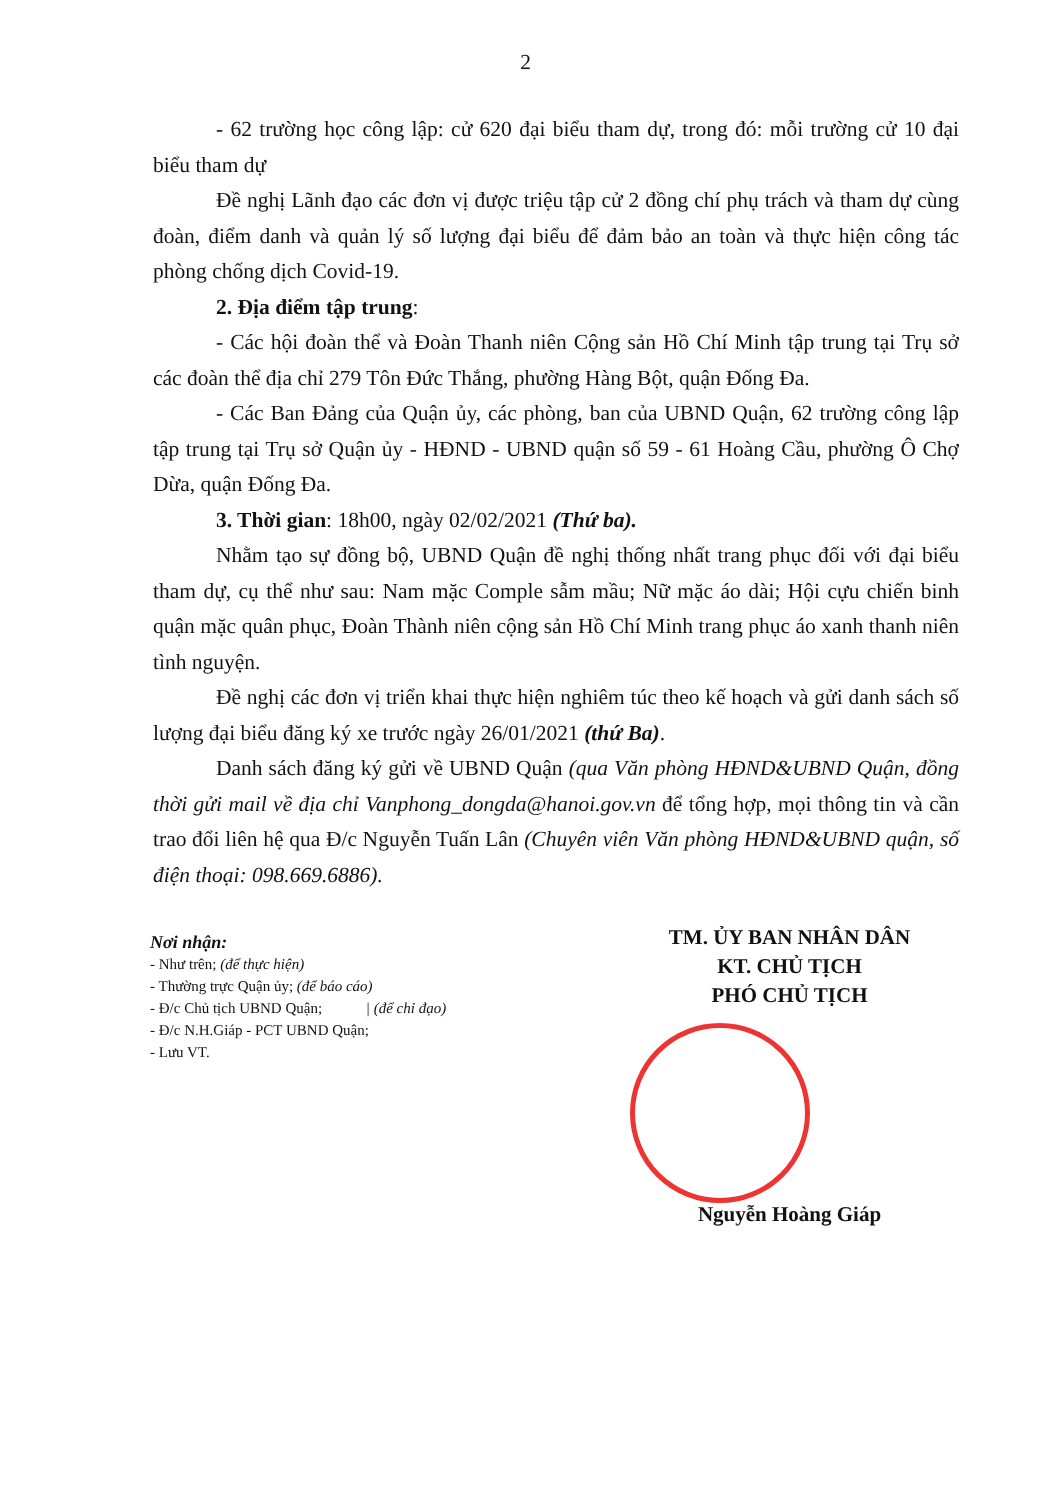2
- 62 trường học công lập: cử 620 đại biểu tham dự, trong đó: mỗi trường cử 10 đại biểu tham dự
Đề nghị Lãnh đạo các đơn vị được triệu tập cử 2 đồng chí phụ trách và tham dự cùng đoàn, điểm danh và quản lý số lượng đại biểu để đảm bảo an toàn và thực hiện công tác phòng chống dịch Covid-19.
2. Địa điểm tập trung:
- Các hội đoàn thể và Đoàn Thanh niên Cộng sản Hồ Chí Minh tập trung tại Trụ sở các đoàn thể địa chỉ 279 Tôn Đức Thắng, phường Hàng Bột, quận Đống Đa.
- Các Ban Đảng của Quận ủy, các phòng, ban của UBND Quận, 62 trường công lập tập trung tại Trụ sở Quận ủy - HĐND - UBND quận số 59 - 61 Hoàng Cầu, phường Ô Chợ Dừa, quận Đống Đa.
3. Thời gian: 18h00, ngày 02/02/2021 (Thứ ba).
Nhằm tạo sự đồng bộ, UBND Quận đề nghị thống nhất trang phục đối với đại biểu tham dự, cụ thể như sau: Nam mặc Comple sẫm mầu; Nữ mặc áo dài; Hội cựu chiến binh quận mặc quân phục, Đoàn Thành niên cộng sản Hồ Chí Minh trang phục áo xanh thanh niên tình nguyện.
Đề nghị các đơn vị triển khai thực hiện nghiêm túc theo kế hoạch và gửi danh sách số lượng đại biểu đăng ký xe trước ngày 26/01/2021 (thứ Ba).
Danh sách đăng ký gửi về UBND Quận (qua Văn phòng HĐND&UBND Quận, đồng thời gửi mail về địa chỉ Vanphong_dongda@hanoi.gov.vn để tổng hợp, mọi thông tin và cần trao đổi liên hệ qua Đ/c Nguyễn Tuấn Lân (Chuyên viên Văn phòng HĐND&UBND quận, số điện thoại: 098.669.6886).
Nơi nhận:
- Như trên; (để thực hiện)
- Thường trực Quận ủy; (để báo cáo)
- Đ/c Chủ tịch UBND Quận; | (để chỉ đạo)
- Đ/c N.H.Giáp - PCT UBND Quận;
- Lưu VT.
TM. ỦY BAN NHÂN DÂN
KT. CHỦ TỊCH
PHÓ CHỦ TỊCH
Nguyễn Hoàng Giáp